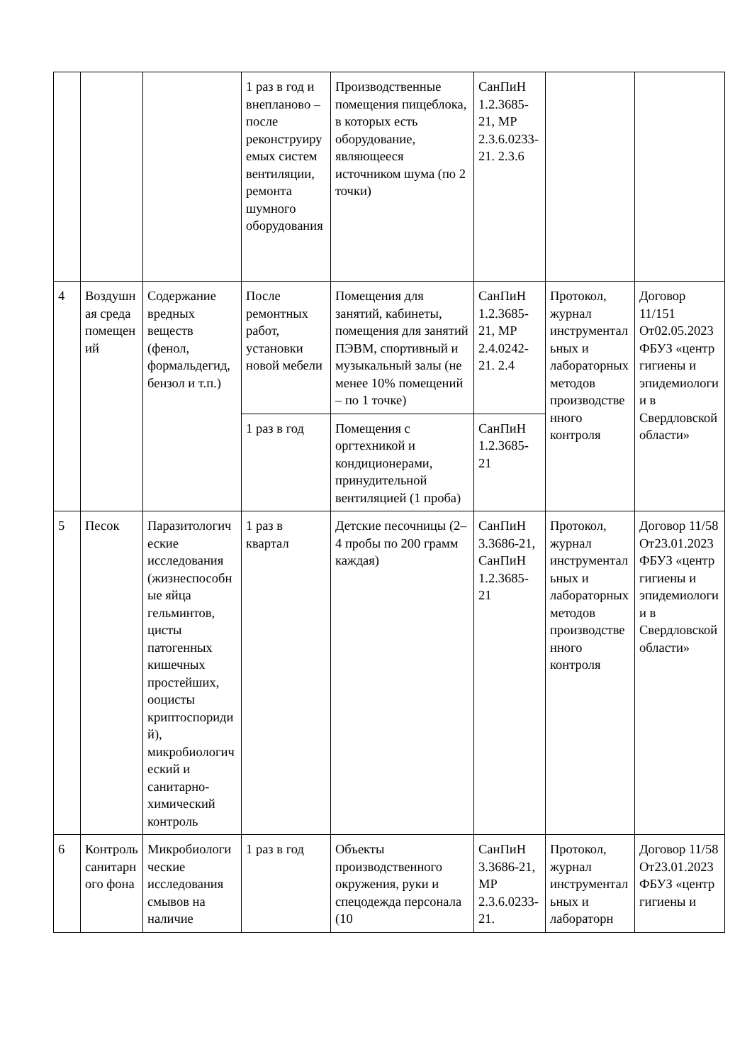| | | | 1 раз в год и внепланово – после реконструируемых систем вентиляции, ремонта шумного оборудования | Производственные помещения пищеблока, в которых есть оборудование, являющееся источником шума (по 2 точки) | СанПиН 1.2.3685-21, МР 2.3.6.0233-21. 2.3.6 | | |
| 4 | Воздушная среда помещений | Содержание вредных веществ (фенол, формальдегид, бензол и т.п.) | После ремонтных работ, установки новой мебели | Помещения для занятий, кабинеты, помещения для занятий ПЭВМ, спортивный и музыкальный залы (не менее 10% помещений – по 1 точке) | СанПиН 1.2.3685-21, МР 2.4.0242-21. 2.4 | Протокол, журнал инструментальных и лабораторных методов производственного контроля | Договор 11/151 От02.05.2023 ФБУЗ «центр гигиены и эпидемиологии в Свердловской области» |
| | | | 1 раз в год | Помещения с оргтехникой и кондиционерами, принудительной вентиляцией (1 проба) | СанПиН 1.2.3685-21 | | |
| 5 | Песок | Паразитологические исследования (жизнеспособные яйца гельминтов, цисты патогенных кишечных простейших, ооцисты криптоспоридий), микробиологический и санитарно-химический контроль | 1 раз в квартал | Детские песочницы (2–4 пробы по 200 грамм каждая) | СанПиН 3.3686-21, СанПиН 1.2.3685-21 | Протокол, журнал инструментальных и лабораторных методов производственного контроля | Договор 11/58 От23.01.2023 ФБУЗ «центр гигиены и эпидемиологии в Свердловской области» |
| 6 | Контроль санитарного фона | Микробиологические исследования смывов на наличие | 1 раз в год | Объекты производственного окружения, руки и спецодежда персонала (10 | СанПиН 3.3686-21, МР 2.3.6.0233-21. | Протокол, журнал инструментальных и лабораторн | Договор 11/58 От23.01.2023 ФБУЗ «центр гигиены и |